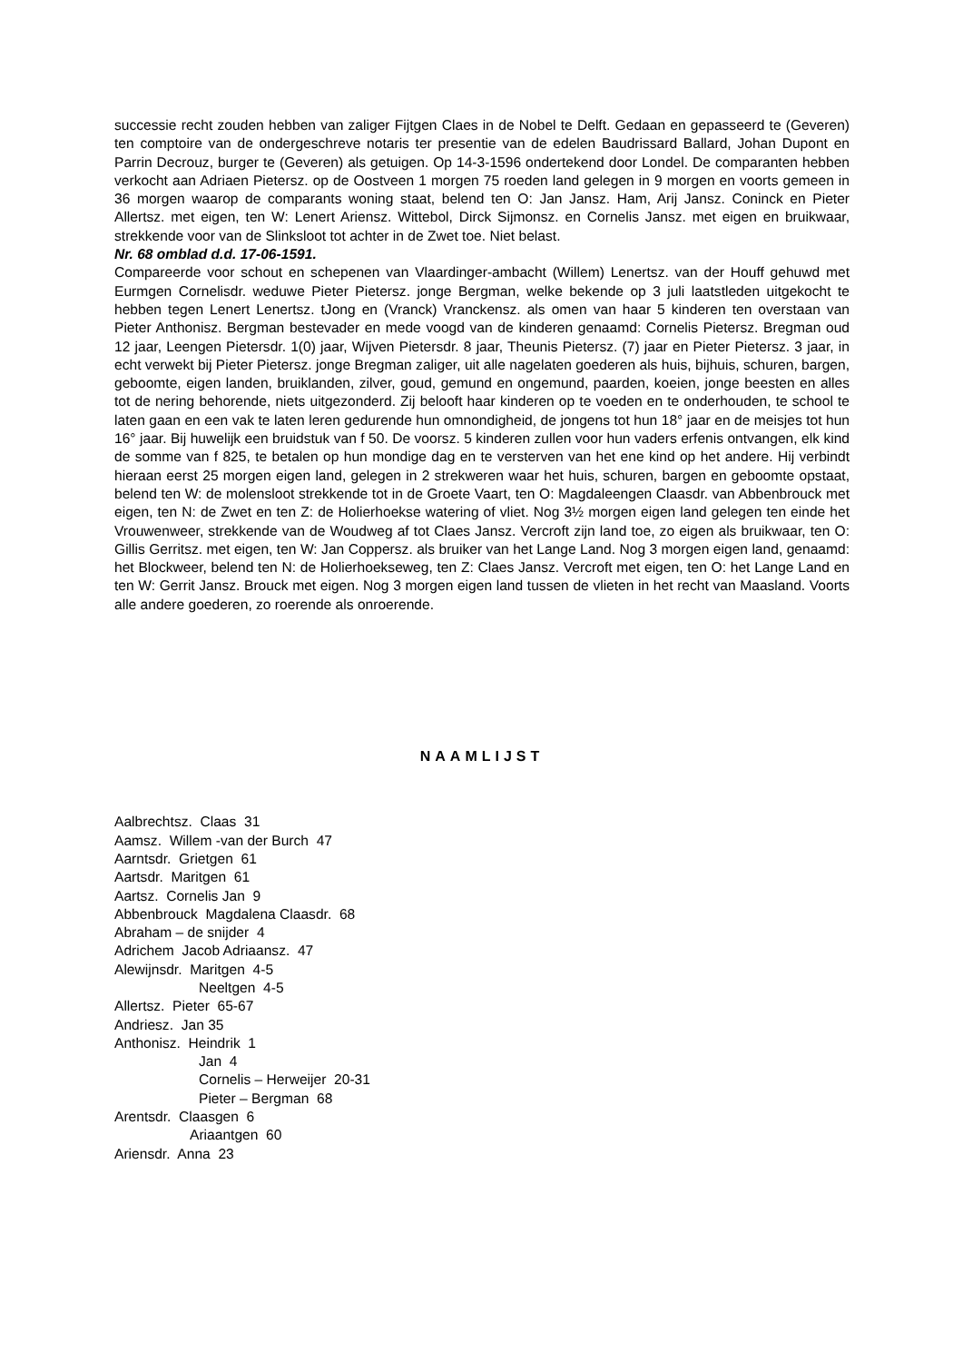successie recht zouden hebben van zaliger Fijtgen Claes in de Nobel te Delft. Gedaan en gepasseerd te (Geveren) ten comptoire van de ondergeschreve notaris ter presentie van de edelen Baudrissard Ballard, Johan Dupont en Parrin Decrouz, burger te (Geveren) als getuigen. Op 14-3-1596 ondertekend door Londel. De comparanten hebben verkocht aan Adriaen Pietersz. op de Oostveen 1 morgen 75 roeden land gelegen in 9 morgen en voorts gemeen in 36 morgen waarop de comparants woning staat, belend ten O: Jan Jansz. Ham, Arij Jansz. Coninck en Pieter Allertsz. met eigen, ten W: Lenert Ariensz. Wittebol, Dirck Sijmonsz. en Cornelis Jansz. met eigen en bruikwaar, strekkende voor van de Slinksloot tot achter in de Zwet toe. Niet belast.
Nr. 68 omblad d.d. 17-06-1591.
Compareerde voor schout en schepenen van Vlaardinger-ambacht (Willem) Lenertsz. van der Houff gehuwd met Eurmgen Cornelisdr. weduwe Pieter Pietersz. jonge Bergman, welke bekende op 3 juli laatstleden uitgekocht te hebben tegen Lenert Lenertsz. tJong en (Vranck) Vranckensz. als omen van haar 5 kinderen ten overstaan van Pieter Anthonisz. Bergman bestevader en mede voogd van de kinderen genaamd: Cornelis Pietersz. Bregman oud 12 jaar, Leengen Pietersdr. 1(0) jaar, Wijven Pietersdr. 8 jaar, Theunis Pietersz. (7) jaar en Pieter Pietersz. 3 jaar, in echt verwekt bij Pieter Pietersz. jonge Bregman zaliger, uit alle nagelaten goederen als huis, bijhuis, schuren, bargen, geboomte, eigen landen, bruiklanden, zilver, goud, gemund en ongemund, paarden, koeien, jonge beesten en alles tot de nering behorende, niets uitgezonderd. Zij belooft haar kinderen op te voeden en te onderhouden, te school te laten gaan en een vak te laten leren gedurende hun omnondigheid, de jongens tot hun 18° jaar en de meisjes tot hun 16° jaar. Bij huwelijk een bruidstuk van f 50. De voorsz. 5 kinderen zullen voor hun vaders erfenis ontvangen, elk kind de somme van f 825, te betalen op hun mondige dag en te versterven van het ene kind op het andere. Hij verbindt hieraan eerst 25 morgen eigen land, gelegen in 2 strekweren waar het huis, schuren, bargen en geboomte opstaat, belend ten W: de molensloot strekkende tot in de Groete Vaart, ten O: Magdaleengen Claasdr. van Abbenbrouck met eigen, ten N: de Zwet en ten Z: de Holierhoekse watering of vliet. Nog 3½ morgen eigen land gelegen ten einde het Vrouwenweer, strekkende van de Woudweg af tot Claes Jansz. Vercroft zijn land toe, zo eigen als bruikwaar, ten O: Gillis Gerritsz. met eigen, ten W: Jan Coppersz. als bruiker van het Lange Land. Nog 3 morgen eigen land, genaamd: het Blockweer, belend ten N: de Holierhoekseweg, ten Z: Claes Jansz. Vercroft met eigen, ten O: het Lange Land en ten W: Gerrit Jansz. Brouck met eigen. Nog 3 morgen eigen land tussen de vlieten in het recht van Maasland. Voorts alle andere goederen, zo roerende als onroerende.
NAAMLIJST
Aalbrechtsz. Claas 31
Aamsz. Willem -van der Burch 47
Aarntsdr. Grietgen 61
Aartsdr. Maritgen 61
Aartsz. Cornelis Jan 9
Abbenbrouck Magdalena Claasdr. 68
Abraham – de snijder 4
Adrichem Jacob Adriaansz. 47
Alewijnsdr. Maritgen 4-5
Neeltgen 4-5
Allertsz. Pieter 65-67
Andriesz. Jan 35
Anthonisz. Heindrik 1
Jan 4
Cornelis – Herweijer 20-31
Pieter – Bergman 68
Arentsdr. Claasgen 6
Ariaantgen 60
Ariensdr. Anna 23